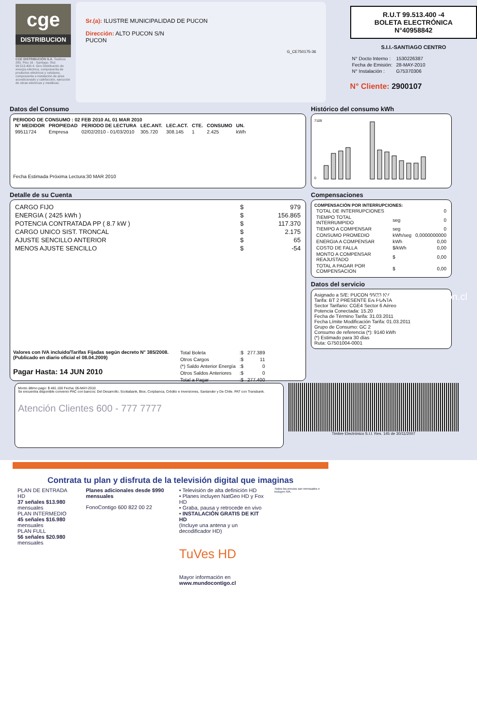cge
DISTRIBUCION
CGE DISTRIBUCIÓN S.A. Teatinos 280, Piso 16 - Santiago. Rut: 99.513.400-4. Giro Distribución de energía eléctrica, compraventa de productos eléctricos y celulares, compraventa e instalación de aires acondicionado y calefacción, ejecución de obras eléctricas y metálicas.
Sr.(a): ILUSTRE MUNICIPALIDAD DE PUCON
Dirección: ALTO PUCON S/N
PUCON
G_CE750175-36
R.U.T 99.513.400 -4
BOLETA ELECTRÓNICA
N°40958842
S.I.I.-SANTIAGO CENTRO
| N° Docto Interno : | 1530226387 |
| Fecha de Emisión: | 28-MAY-2010 |
| N° Instalación : | G75370306 |
N° Cliente: 2900107
Datos del Consumo
PERIODO DE CONSUMO : 02 FEB 2010 AL 01 MAR 2010
| N° MEDIDOR | PROPIEDAD | PERIODO DE LECTURA | LEC.ANT. | LEC.ACT. | CTE. | CONSUMO | UN. |
| --- | --- | --- | --- | --- | --- | --- | --- |
| 99511724 | Empresa | 02/02/2010 - 01/03/2010 | 305.720 | 308.145 | 1 | 2.425 | kWh |
Fecha Estimada Próxima Lectura:30 MAR 2010
Detalle de su Cuenta
| CARGO FIJO | $ | 979 |
| ENERGIA ( 2425 kWh ) | $ | 156.865 |
| POTENCIA CONTRATADA PP ( 8.7 kW ) | $ | 117.370 |
| CARGO UNICO SIST. TRONCAL | $ | 2.175 |
| AJUSTE SENCILLO ANTERIOR | $ | 65 |
| MENOS AJUSTE SENCILLO | $ | -54 |
Valores con IVA incluido/Tarifas Fijadas según decreto N° 385/2008. (Publicado en diario oficial el 08.04.2009)
Pagar Hasta: 14 JUN 2010
| Total Boleta | :$ | 277.389 |
| Otros Cargos | :$ | 11 |
| (*) Saldo Anterior Energía | :$ | 0 |
| Otros Saldos Anteriores | :$ | 0 |
| Total a Pagar | :$ | 277.400 |
Histórico del consumo kWh
7109
0
Compensaciones
COMPENSACIÓN POR INTERRUPCIONES:
| TOTAL DE INTERRUPCIONES | | 0 |
| TIEMPO TOTAL INTERRUMPIDO | seg | 0 |
| TIEMPO A COMPENSAR | seg | 0 |
| CONSUMO PROMEDIO | kWh/seg | 0,0000000000 |
| ENERGIA A COMPENSAR | kWh | 0,00 |
| COSTO DE FALLA | $/kWh | 0,00 |
| MONTO A COMPENSAR REAJUSTADO | $ | 0,00 |
| TOTAL A PAGAR POR COMPENSACION | $ | 0,00 |
Datos del servicio
Asignado a S/E: PUCON 66/23 KV
Tarifa: BT 2 PRESENTE EN PUNTA
Sector Tarifario: CGE4 Sector 6 Aéreo
Potencia Conectada: 15.20
Fecha de Término Tarifa: 31.03.2011
Fecha Límite Modificación Tarifa: 01.03.2011
Grupo de Consumo: GC 2
Consumo de referencia (*): 9140 kWh
(*) Estimado para 30 días
Ruta: G7501004-0001
Monto último pago: $ 481.100 Fecha: 05-MAY-2010
Se encuentra disponible convenio PAC con bancos: Del Desarrollo, Scotiabank, Bice, Corpbanca, Crédito e Inversiones, Santander y De Chile. PAT con Transbank.
Atención Clientes 600 - 777 7777
Timbre Electrónico S.I.I. Res. 145 de 30/11/2007
www.cgedistribucion.cl
Contrata tu plan y disfruta de la televisión digital que imaginas
PLAN DE ENTRADA HD
37 señales $13.980 mensuales
PLAN INTERMEDIO
45 señales $16.980 mensuales
PLAN FULL
56 señales $20.980 mensuales
Planes adicionales desde $990 mensuales
FonoContigo 600 822 00 22
• Televisión de alta definición HD
• Planes incluyen NatGeo HD y Fox HD
• Graba, pausa y retrocede en vivo
• INSTALACIÓN GRATIS DE KIT HD
(Incluye una antena y un decodificador HD)
TuVes HD
Mayor información en www.mundocontigo.cl
Todos los precios son mensuales e incluyen IVA.